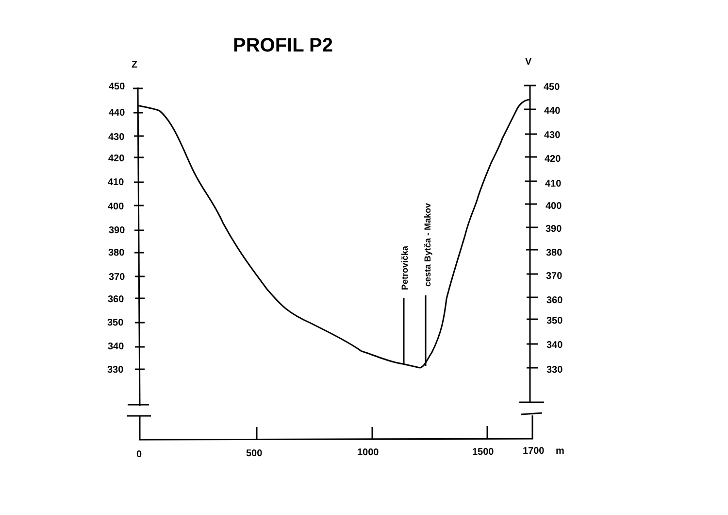PROFIL P2
Z
V
450
440
430
420
410
400
390
380
370
360
350
340
330
450
440
430
420
410
400
390
380
370
360
350
340
330
0
500
1000
1500
1700
m
Petrovička
cesta Bytča - Makov